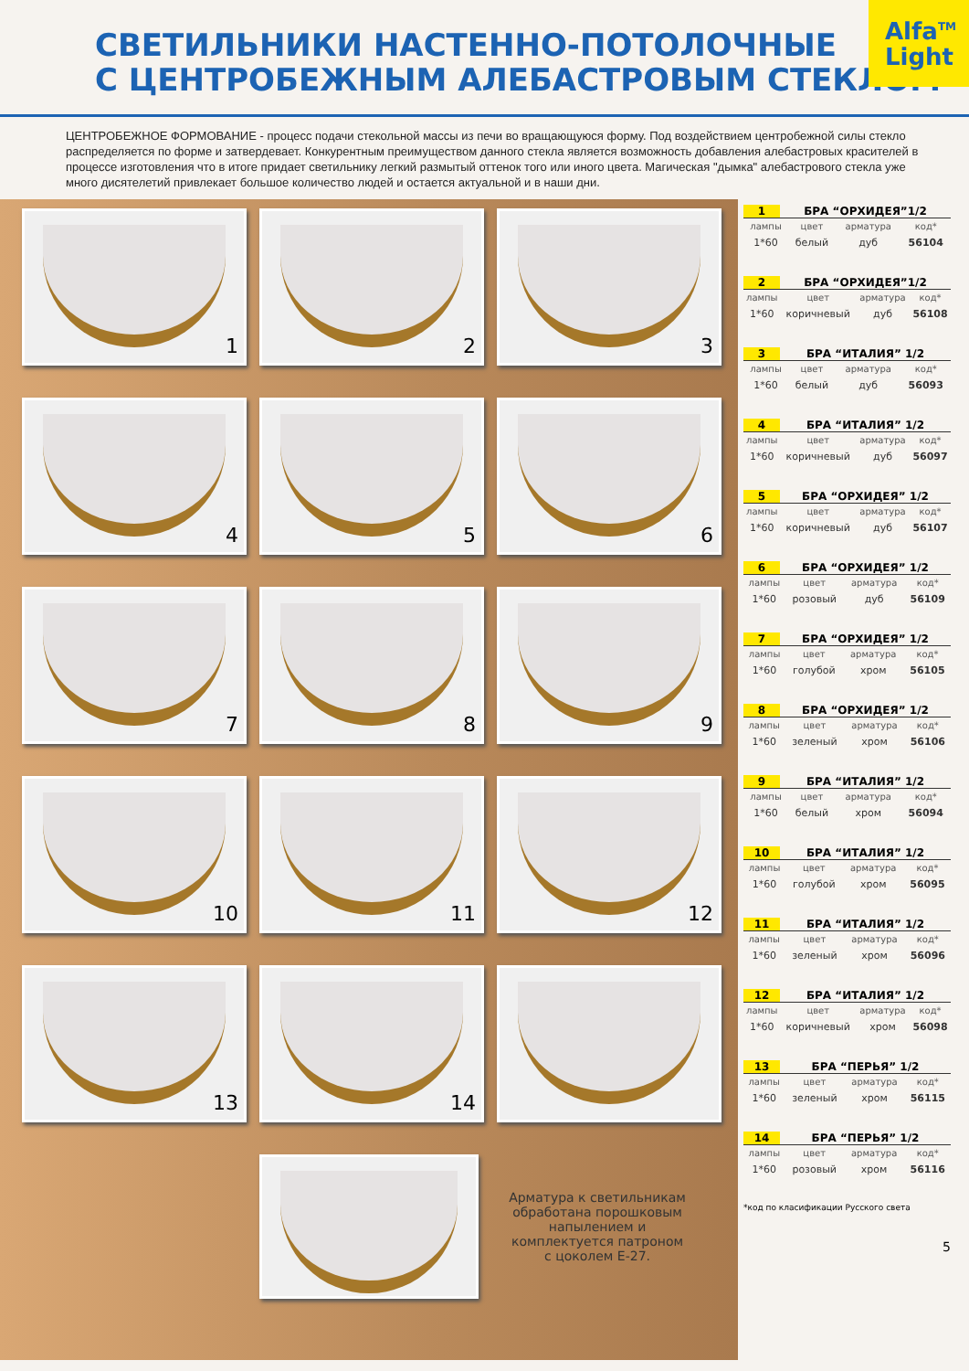СВЕТИЛЬНИКИ НАСТЕННО-ПОТОЛОЧНЫЕ
С ЦЕНТРОБЕЖНЫМ АЛЕБАСТРОВЫМ СТЕКЛОМ
Alfa<sup>TM</sup>
Light
ЦЕНТРОБЕЖНОЕ ФОРМОВАНИЕ - процесс подачи стекольной массы из печи во вращающуюся форму. Под воздействием центробежной силы стекло распределяется по форме и затвердевает. Конкурентным преимуществом данного стекла является возможность добавления алебастровых красителей в процессе изготовления что в итоге придает светильнику легкий размытый оттенок того или иного цвета. Магическая "дымка" алебастрового стекла уже много дисятелетий привлекает большое количество людей и остается актуальной и в наши дни.
1
2
3
4
5
6
7
8
9
10
11
12
13
14
Арматура к светильникам обработана порошковым напылением и комплектуется патроном с цоколем Е-27.
1 БРА “ОРХИДЕЯ”1/2
| лампы | цвет | арматура | код* |
| --- | --- | --- | --- |
| 1*60 | белый | дуб | 56104 |
2 БРА “ОРХИДЕЯ”1/2
| лампы | цвет | арматура | код* |
| --- | --- | --- | --- |
| 1*60 | коричневый | дуб | 56108 |
3 БРА “ИТАЛИЯ” 1/2
| лампы | цвет | арматура | код* |
| --- | --- | --- | --- |
| 1*60 | белый | дуб | 56093 |
4 БРА “ИТАЛИЯ” 1/2
| лампы | цвет | арматура | код* |
| --- | --- | --- | --- |
| 1*60 | коричневый | дуб | 56097 |
5 БРА “ОРХИДЕЯ” 1/2
| лампы | цвет | арматура | код* |
| --- | --- | --- | --- |
| 1*60 | коричневый | дуб | 56107 |
6 БРА “ОРХИДЕЯ” 1/2
| лампы | цвет | арматура | код* |
| --- | --- | --- | --- |
| 1*60 | розовый | дуб | 56109 |
7 БРА “ОРХИДЕЯ” 1/2
| лампы | цвет | арматура | код* |
| --- | --- | --- | --- |
| 1*60 | голубой | хром | 56105 |
8 БРА “ОРХИДЕЯ” 1/2
| лампы | цвет | арматура | код* |
| --- | --- | --- | --- |
| 1*60 | зеленый | хром | 56106 |
9 БРА “ИТАЛИЯ” 1/2
| лампы | цвет | арматура | код* |
| --- | --- | --- | --- |
| 1*60 | белый | хром | 56094 |
10 БРА “ИТАЛИЯ” 1/2
| лампы | цвет | арматура | код* |
| --- | --- | --- | --- |
| 1*60 | голубой | хром | 56095 |
11 БРА “ИТАЛИЯ” 1/2
| лампы | цвет | арматура | код* |
| --- | --- | --- | --- |
| 1*60 | зеленый | хром | 56096 |
12 БРА “ИТАЛИЯ” 1/2
| лампы | цвет | арматура | код* |
| --- | --- | --- | --- |
| 1*60 | коричневый | хром | 56098 |
13 БРА “ПЕРЬЯ” 1/2
| лампы | цвет | арматура | код* |
| --- | --- | --- | --- |
| 1*60 | зеленый | хром | 56115 |
14 БРА “ПЕРЬЯ” 1/2
| лампы | цвет | арматура | код* |
| --- | --- | --- | --- |
| 1*60 | розовый | хром | 56116 |
*код по класификации Русского света
5